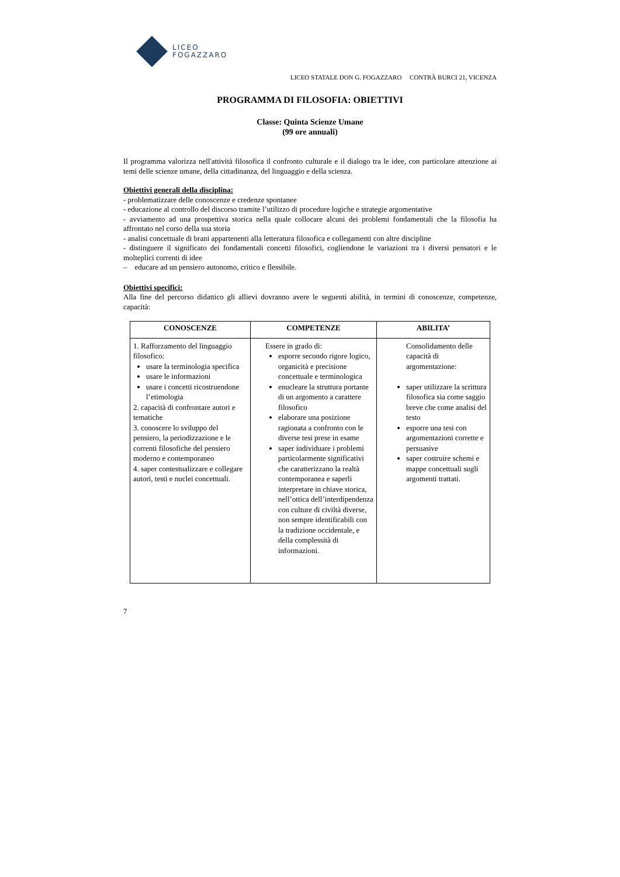LICEO
FOGAZZARO
LICEO STATALE DON G. FOGAZZARO CONTRÀ BURCI 21, VICENZA
PROGRAMMA DI FILOSOFIA: OBIETTIVI
Classe: Quinta Scienze Umane
(99 ore annuali)
Il programma valorizza nell'attività filosofica il confronto culturale e il dialogo tra le idee, con particolare attenzione ai temi delle scienze umane, della cittadinanza, del linguaggio e della scienza.
Obiettivi generali della disciplina:
- problematizzare delle conoscenze e credenze spontanee
- educazione al controllo del discorso tramite l’utilizzo di procedure logiche e strategie argomentative
- avviamento ad una prospettiva storica nella quale collocare alcuni dei problemi fondamentali che la filosofia ha affrontato nel corso della sua storia
- analisi concettuale di brani appartenenti alla letteratura filosofica e collegamenti con altre discipline
- distinguere il significato dei fondamentali concetti filosofici, cogliendone le variazioni tra i diversi pensatori e le molteplici correnti di idee
– educare ad un pensiero autonomo, critico e flessibile.
Obiettivi specifici:
Alla fine del percorso didattico gli allievi dovranno avere le seguenti abilità, in termini di conoscenze, competenze, capacità:
| CONOSCENZE | COMPETENZE | ABILITA’ |
| --- | --- | --- |
| 1. Rafforzamento del linguaggio filosofico: usare la terminologia specifica usare le informazioni usare i concetti ricostruendone l’etimologia 2. capacità di confrontare autori e tematiche 3. conoscere lo sviluppo del pensiero, la periodizzazione e le correnti filosofiche del pensiero moderno e contemporaneo 4. saper contestualizzare e collegare autori, testi e nuclei concettuali. | Essere in grado di: esporre secondo rigore logico, organicità e precisione concettuale e terminologica enucleare la struttura portante di un argomento a carattere filosofico elaborare una posizione ragionata a confronto con le diverse tesi prese in esame saper individuare i problemi particolarmente significativi che caratterizzano la realtà contemporanea e saperli interpretare in chiave storica, nell’ottica dell’interdipendenza con culture di civiltà diverse, non sempre identificabili con la tradizione occidentale, e della complessità di informazioni. | Consolidamento delle capacità di argomentazione: saper utilizzare la scrittura filosofica sia come saggio breve che come analisi del testo esporre una tesi con argomentazioni corrette e persuasive saper costruire schemi e mappe concettuali sugli argomenti trattati. |
7